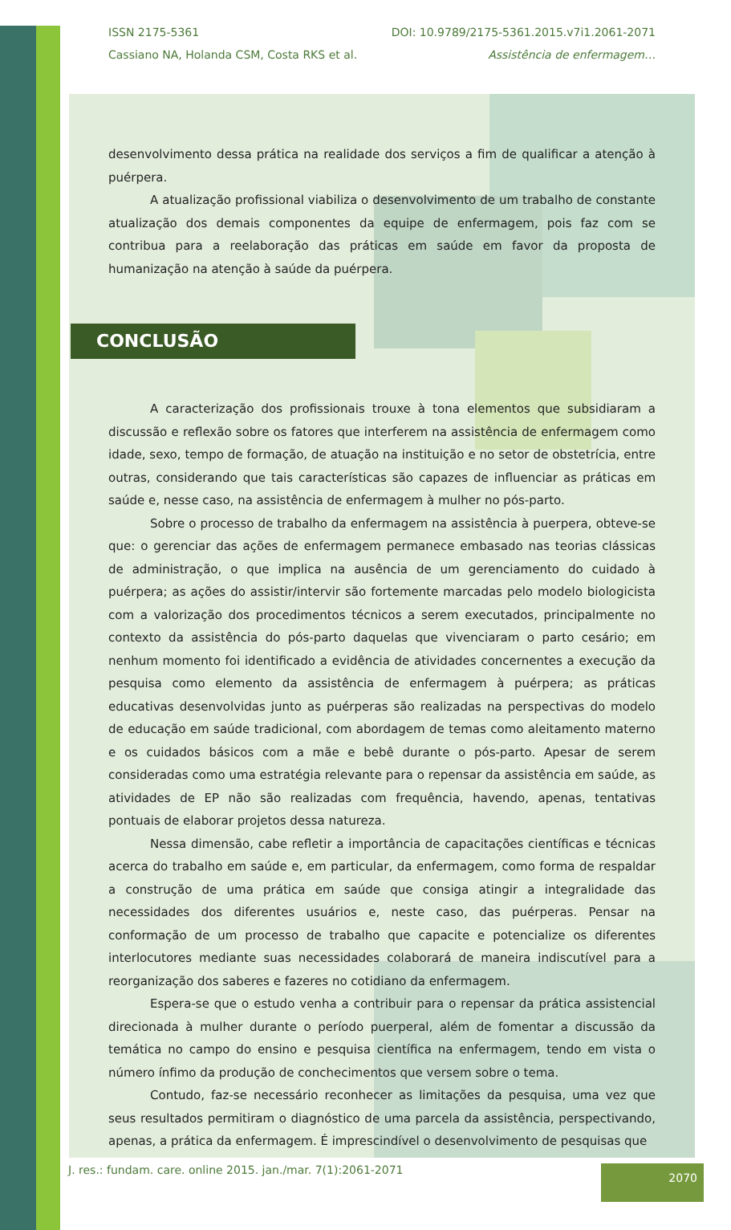ISSN 2175-5361 DOI: 10.9789/2175-5361.2015.v7i1.2061-2071
Cassiano NA, Holanda CSM, Costa RKS et al. Assistência de enfermagem…
desenvolvimento dessa prática na realidade dos serviços a fim de qualificar a atenção à puérpera.
A atualização profissional viabiliza o desenvolvimento de um trabalho de constante atualização dos demais componentes da equipe de enfermagem, pois faz com se contribua para a reelaboração das práticas em saúde em favor da proposta de humanização na atenção à saúde da puérpera.
CONCLUSÃO
A caracterização dos profissionais trouxe à tona elementos que subsidiaram a discussão e reflexão sobre os fatores que interferem na assistência de enfermagem como idade, sexo, tempo de formação, de atuação na instituição e no setor de obstetrícia, entre outras, considerando que tais características são capazes de influenciar as práticas em saúde e, nesse caso, na assistência de enfermagem à mulher no pós-parto.
Sobre o processo de trabalho da enfermagem na assistência à puerpera, obteve-se que: o gerenciar das ações de enfermagem permanece embasado nas teorias clássicas de administração, o que implica na ausência de um gerenciamento do cuidado à puérpera; as ações do assistir/intervir são fortemente marcadas pelo modelo biologicista com a valorização dos procedimentos técnicos a serem executados, principalmente no contexto da assistência do pós-parto daquelas que vivenciaram o parto cesário; em nenhum momento foi identificado a evidência de atividades concernentes a execução da pesquisa como elemento da assistência de enfermagem à puérpera; as práticas educativas desenvolvidas junto as puérperas são realizadas na perspectivas do modelo de educação em saúde tradicional, com abordagem de temas como aleitamento materno e os cuidados básicos com a mãe e bebê durante o pós-parto. Apesar de serem consideradas como uma estratégia relevante para o repensar da assistência em saúde, as atividades de EP não são realizadas com frequência, havendo, apenas, tentativas pontuais de elaborar projetos dessa natureza.
Nessa dimensão, cabe refletir a importância de capacitações científicas e técnicas acerca do trabalho em saúde e, em particular, da enfermagem, como forma de respaldar a construção de uma prática em saúde que consiga atingir a integralidade das necessidades dos diferentes usuários e, neste caso, das puérperas. Pensar na conformação de um processo de trabalho que capacite e potencialize os diferentes interlocutores mediante suas necessidades colaborará de maneira indiscutível para a reorganização dos saberes e fazeres no cotidiano da enfermagem.
Espera-se que o estudo venha a contribuir para o repensar da prática assistencial direcionada à mulher durante o período puerperal, além de fomentar a discussão da temática no campo do ensino e pesquisa científica na enfermagem, tendo em vista o número ínfimo da produção de conchecimentos que versem sobre o tema.
Contudo, faz-se necessário reconhecer as limitações da pesquisa, uma vez que seus resultados permitiram o diagnóstico de uma parcela da assistência, perspectivando, apenas, a prática da enfermagem. É imprescindível o desenvolvimento de pesquisas que
J. res.: fundam. care. online 2015. jan./mar. 7(1):2061-2071 2070